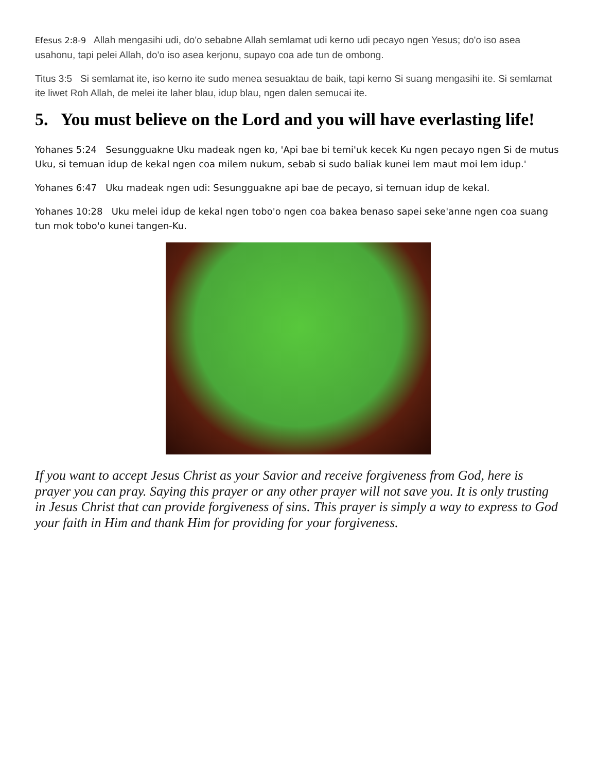Efesus 2:8-9 Allah mengasihi udi, do'o sebabne Allah semlamat udi kerno udi pecayo ngen Yesus; do'o iso asea usahonu, tapi pelei Allah, do'o iso asea kerjonu, supayo coa ade tun de ombong.
Titus 3:5 Si semlamat ite, iso kerno ite sudo menea sesuaktau de baik, tapi kerno Si suang mengasihi ite. Si semlamat ite liwet Roh Allah, de melei ite laher blau, idup blau, ngen dalen semucai ite.
5. You must believe on the Lord and you will have everlasting life!
Yohanes 5:24 Sesungguakne Uku madeak ngen ko, 'Api bae bi temi'uk kecek Ku ngen pecayo ngen Si de mutus Uku, si temuan idup de kekal ngen coa milem nukum, sebab si sudo baliak kunei lem maut moi lem idup.'
Yohanes 6:47 Uku madeak ngen udi: Sesungguakne api bae de pecayo, si temuan idup de kekal.
Yohanes 10:28 Uku melei idup de kekal ngen tobo'o ngen coa bakea benaso sapei seke'anne ngen coa suang tun mok tobo'o kunei tangen-Ku.
If you want to accept Jesus Christ as your Savior and receive forgiveness from God, here is prayer you can pray. Saying this prayer or any other prayer will not save you. It is only trusting in Jesus Christ that can provide forgiveness of sins. This prayer is simply a way to express to God your faith in Him and thank Him for providing for your forgiveness.